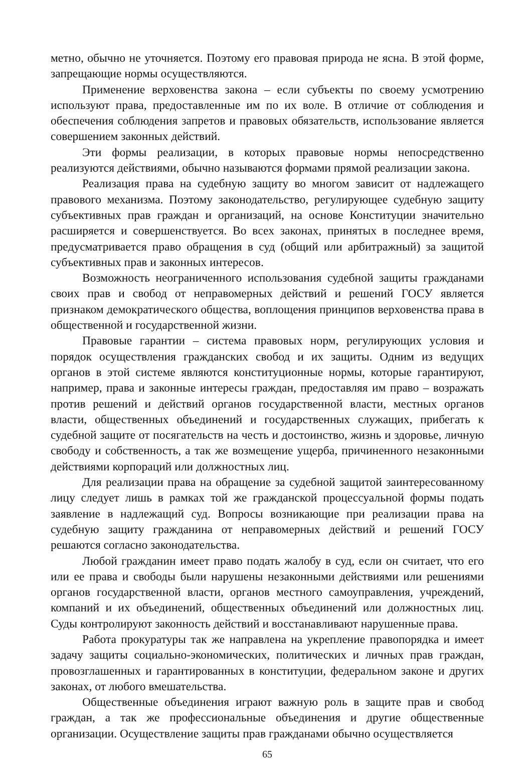метно, обычно не уточняется. Поэтому его правовая природа не ясна. В этой форме, запрещающие нормы осуществляются.
Применение верховенства закона – если субъекты по своему усмотрению используют права, предоставленные им по их воле. В отличие от соблюдения и обеспечения соблюдения запретов и правовых обязательств, использование является совершением законных действий.
Эти формы реализации, в которых правовые нормы непосредственно реализуются действиями, обычно называются формами прямой реализации закона.
Реализация права на судебную защиту во многом зависит от надлежащего правового механизма. Поэтому законодательство, регулирующее судебную защиту субъективных прав граждан и организаций, на основе Конституции значительно расширяется и совершенствуется. Во всех законах, принятых в последнее время, предусматривается право обращения в суд (общий или арбитражный) за защитой субъективных прав и законных интересов.
Возможность неограниченного использования судебной защиты гражданами своих прав и свобод от неправомерных действий и решений ГОСУ является признаком демократического общества, воплощения принципов верховенства права в общественной и государственной жизни.
Правовые гарантии – система правовых норм, регулирующих условия и порядок осуществления гражданских свобод и их защиты. Одним из ведущих органов в этой системе являются конституционные нормы, которые гарантируют, например, права и законные интересы граждан, предоставляя им право – возражать против решений и действий органов государственной власти, местных органов власти, общественных объединений и государственных служащих, прибегать к судебной защите от посягательств на честь и достоинство, жизнь и здоровье, личную свободу и собственность, а так же возмещение ущерба, причиненного незаконными действиями корпораций или должностных лиц.
Для реализации права на обращение за судебной защитой заинтересованному лицу следует лишь в рамках той же гражданской процессуальной формы подать заявление в надлежащий суд. Вопросы возникающие при реализации права на судебную защиту гражданина от неправомерных действий и решений ГОСУ решаются согласно законодательства.
Любой гражданин имеет право подать жалобу в суд, если он считает, что его или ее права и свободы были нарушены незаконными действиями или решениями органов государственной власти, органов местного самоуправления, учреждений, компаний и их объединений, общественных объединений или должностных лиц. Суды контролируют законность действий и восстанавливают нарушенные права.
Работа прокуратуры так же направлена на укрепление правопорядка и имеет задачу защиты социально-экономических, политических и личных прав граждан, провозглашенных и гарантированных в конституции, федеральном законе и других законах, от любого вмешательства.
Общественные объединения играют важную роль в защите прав и свобод граждан, а так же профессиональные объединения и другие общественные организации. Осуществление защиты прав гражданами обычно осуществляется
65